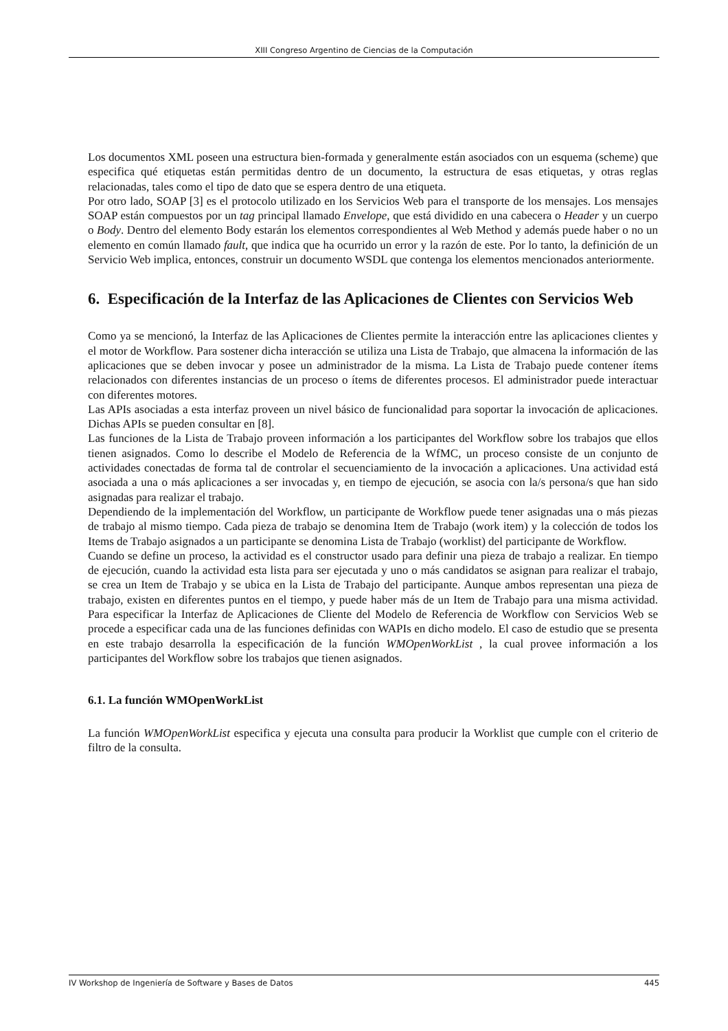XIII Congreso Argentino de Ciencias de la Computación
Los documentos XML poseen una estructura bien-formada y generalmente están asociados con un esquema (scheme) que especifica qué etiquetas están permitidas dentro de un documento, la estructura de esas etiquetas, y otras reglas relacionadas, tales como el tipo de dato que se espera dentro de una etiqueta.
Por otro lado, SOAP [3] es el protocolo utilizado en los Servicios Web para el transporte de los mensajes. Los mensajes SOAP están compuestos por un tag principal llamado Envelope, que está dividido en una cabecera o Header y un cuerpo o Body. Dentro del elemento Body estarán los elementos correspondientes al Web Method y además puede haber o no un elemento en común llamado fault, que indica que ha ocurrido un error y la razón de este. Por lo tanto, la definición de un Servicio Web implica, entonces, construir un documento WSDL que contenga los elementos mencionados anteriormente.
6. Especificación de la Interfaz de las Aplicaciones de Clientes con Servicios Web
Como ya se mencionó, la Interfaz de las Aplicaciones de Clientes permite la interacción entre las aplicaciones clientes y el motor de Workflow. Para sostener dicha interacción se utiliza una Lista de Trabajo, que almacena la información de las aplicaciones que se deben invocar y posee un administrador de la misma. La Lista de Trabajo puede contener ítems relacionados con diferentes instancias de un proceso o ítems de diferentes procesos. El administrador puede interactuar con diferentes motores.
Las APIs asociadas a esta interfaz proveen un nivel básico de funcionalidad para soportar la invocación de aplicaciones. Dichas APIs se pueden consultar en [8].
Las funciones de la Lista de Trabajo proveen información a los participantes del Workflow sobre los trabajos que ellos tienen asignados. Como lo describe el Modelo de Referencia de la WfMC, un proceso consiste de un conjunto de actividades conectadas de forma tal de controlar el secuenciamiento de la invocación a aplicaciones. Una actividad está asociada a una o más aplicaciones a ser invocadas y, en tiempo de ejecución, se asocia con la/s persona/s que han sido asignadas para realizar el trabajo.
Dependiendo de la implementación del Workflow, un participante de Workflow puede tener asignadas una o más piezas de trabajo al mismo tiempo. Cada pieza de trabajo se denomina Item de Trabajo (work item) y la colección de todos los Items de Trabajo asignados a un participante se denomina Lista de Trabajo (worklist) del participante de Workflow.
Cuando se define un proceso, la actividad es el constructor usado para definir una pieza de trabajo a realizar. En tiempo de ejecución, cuando la actividad esta lista para ser ejecutada y uno o más candidatos se asignan para realizar el trabajo, se crea un Item de Trabajo y se ubica en la Lista de Trabajo del participante. Aunque ambos representan una pieza de trabajo, existen en diferentes puntos en el tiempo, y puede haber más de un Item de Trabajo para una misma actividad. Para especificar la Interfaz de Aplicaciones de Cliente del Modelo de Referencia de Workflow con Servicios Web se procede a especificar cada una de las funciones definidas con WAPIs en dicho modelo. El caso de estudio que se presenta en este trabajo desarrolla la especificación de la función WMOpenWorkList , la cual provee información a los participantes del Workflow sobre los trabajos que tienen asignados.
6.1. La función WMOpenWorkList
La función WMOpenWorkList especifica y ejecuta una consulta para producir la Worklist que cumple con el criterio de filtro de la consulta.
IV Workshop de Ingeniería de Software y Bases de Datos 445